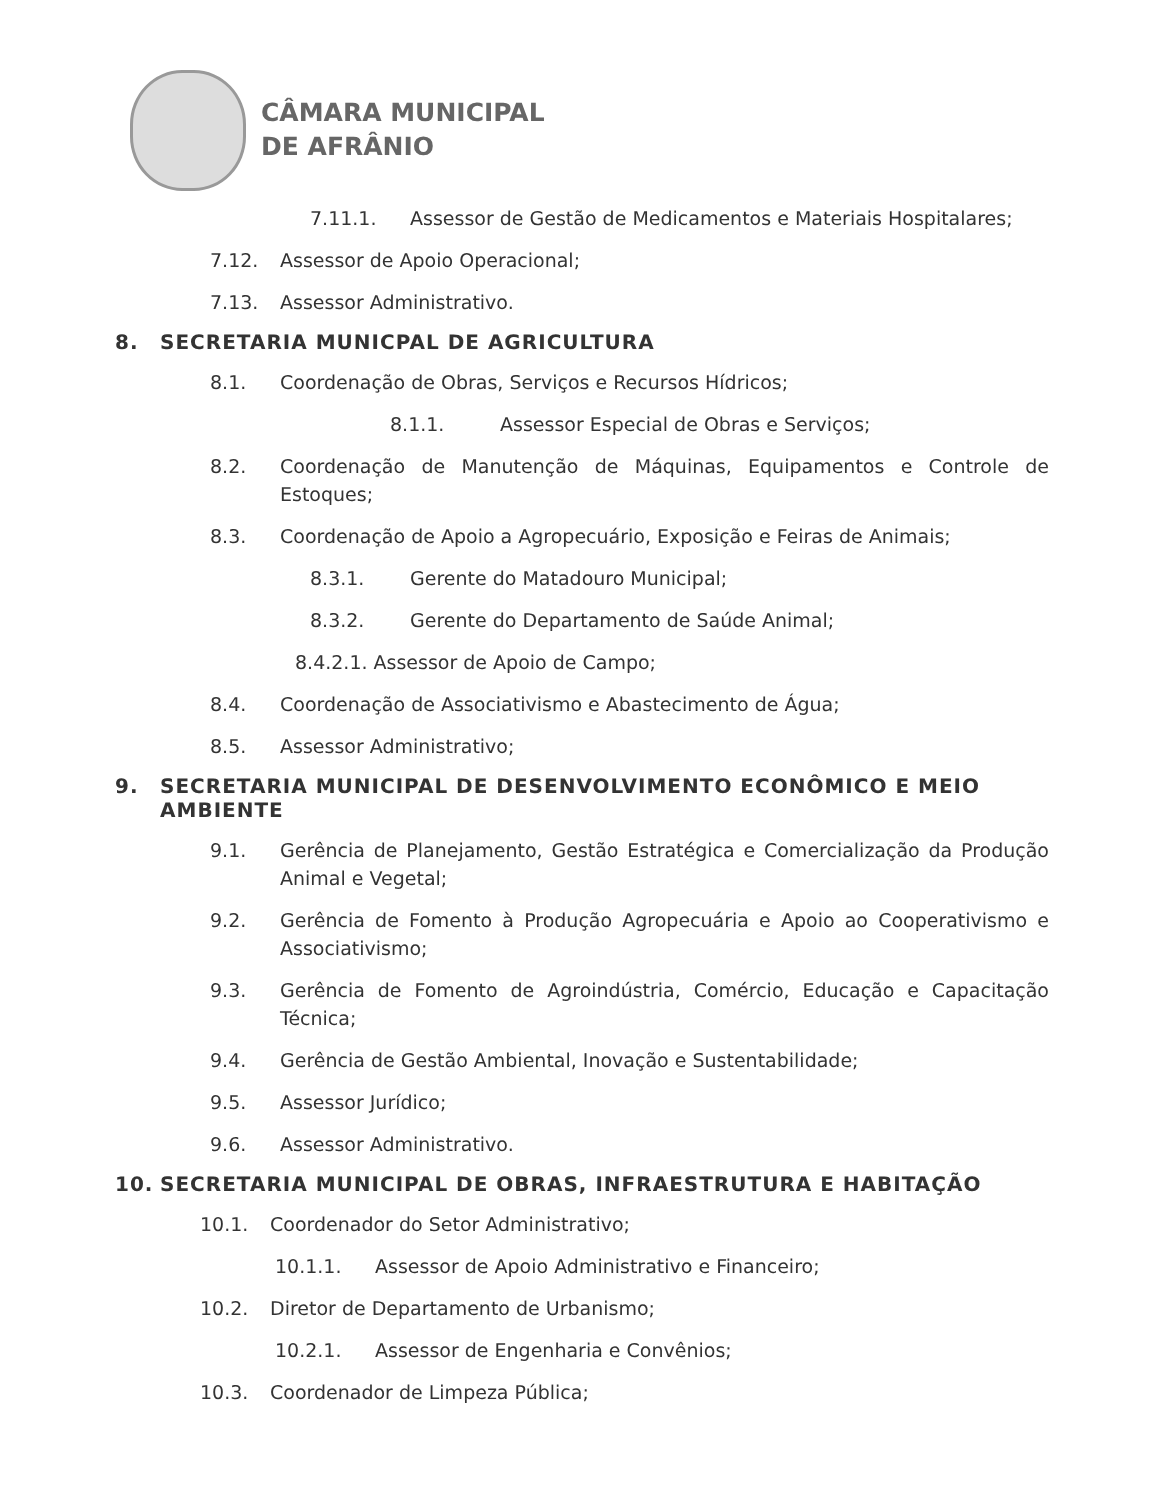CÂMARA MUNICIPAL
DE AFRÂNIO
7.11.1. Assessor de Gestão de Medicamentos e Materiais Hospitalares;
7.12. Assessor de Apoio Operacional;
7.13. Assessor Administrativo.
8. SECRETARIA MUNICPAL DE AGRICULTURA
8.1. Coordenação de Obras, Serviços e Recursos Hídricos;
8.1.1. Assessor Especial de Obras e Serviços;
8.2. Coordenação de Manutenção de Máquinas, Equipamentos e Controle de Estoques;
8.3. Coordenação de Apoio a Agropecuário, Exposição e Feiras de Animais;
8.3.1. Gerente do Matadouro Municipal;
8.3.2. Gerente do Departamento de Saúde Animal;
8.4.2.1. Assessor de Apoio de Campo;
8.4. Coordenação de Associativismo e Abastecimento de Água;
8.5. Assessor Administrativo;
9. SECRETARIA MUNICIPAL DE DESENVOLVIMENTO ECONÔMICO E MEIO AMBIENTE
9.1. Gerência de Planejamento, Gestão Estratégica e Comercialização da Produção Animal e Vegetal;
9.2. Gerência de Fomento à Produção Agropecuária e Apoio ao Cooperativismo e Associativismo;
9.3. Gerência de Fomento de Agroindústria, Comércio, Educação e Capacitação Técnica;
9.4. Gerência de Gestão Ambiental, Inovação e Sustentabilidade;
9.5. Assessor Jurídico;
9.6. Assessor Administrativo.
10. SECRETARIA MUNICIPAL DE OBRAS, INFRAESTRUTURA E HABITAÇÃO
10.1. Coordenador do Setor Administrativo;
10.1.1. Assessor de Apoio Administrativo e Financeiro;
10.2. Diretor de Departamento de Urbanismo;
10.2.1. Assessor de Engenharia e Convênios;
10.3. Coordenador de Limpeza Pública;